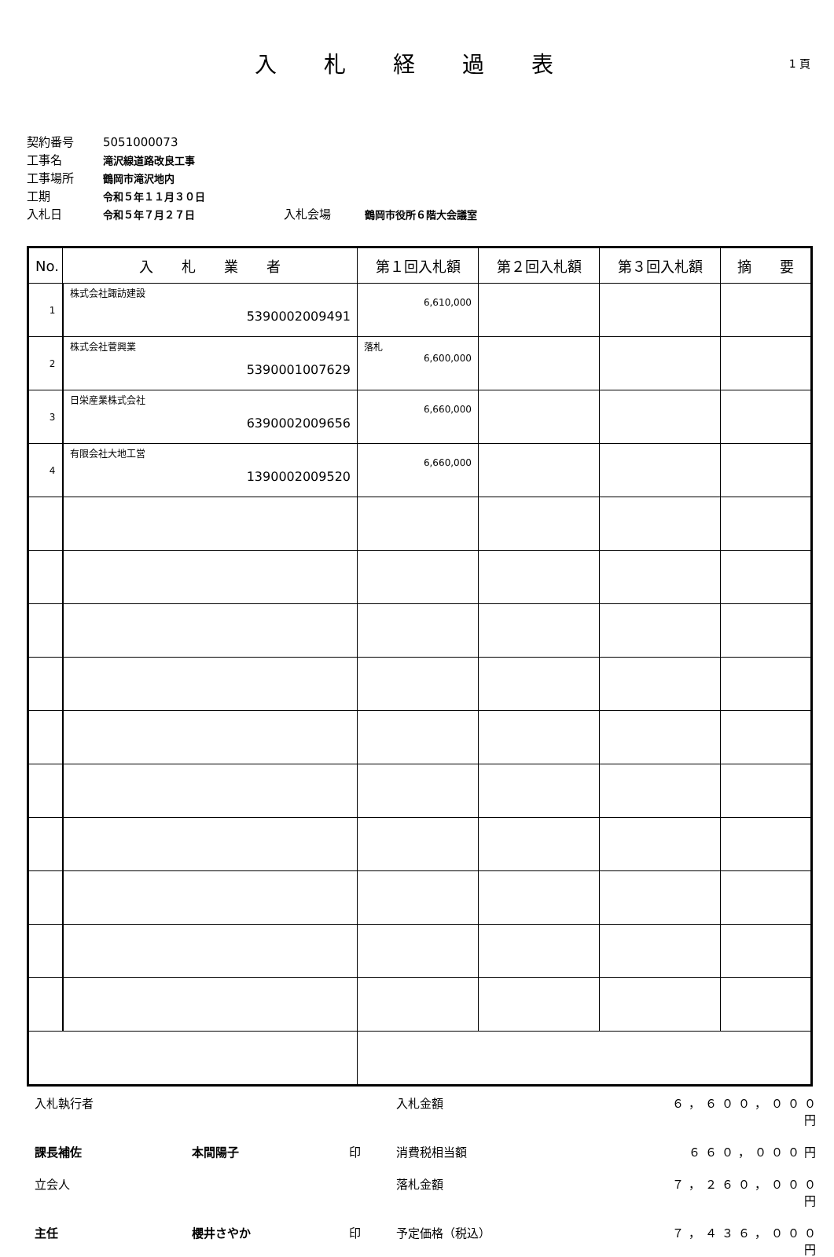入札経過表
1 頁
契約番号 5051000073
工事名 滝沢線道路改良工事
工事場所 鶴岡市滝沢地内
工期 令和５年１１月３０日
入札日 令和５年７月２７日 入札会場 鶴岡市役所６階大会議室
| No. | 入 札 業 者 | 第１回入札額 | 第２回入札額 | 第３回入札額 | 摘 要 |
| --- | --- | --- | --- | --- | --- |
| 1 | 株式会社諏訪建設 5390002009491 | 6,610,000 | | | |
| 2 | 株式会社菅興業 5390001007629 | 落札 6,600,000 | | | |
| 3 | 日栄産業株式会社 6390002009656 | 6,660,000 | | | |
| 4 | 有限会社大地工営 1390002009520 | 6,660,000 | | | |
入札執行者 入札金額 ６，６００，０００円 課長補佐 本間陽子 印 消費税相当額 ６６０，０００円 立会人 落札金額 ７，２６０，０００円 主任 櫻井さやか 印 予定価格（税込） ７，４３６，０００円